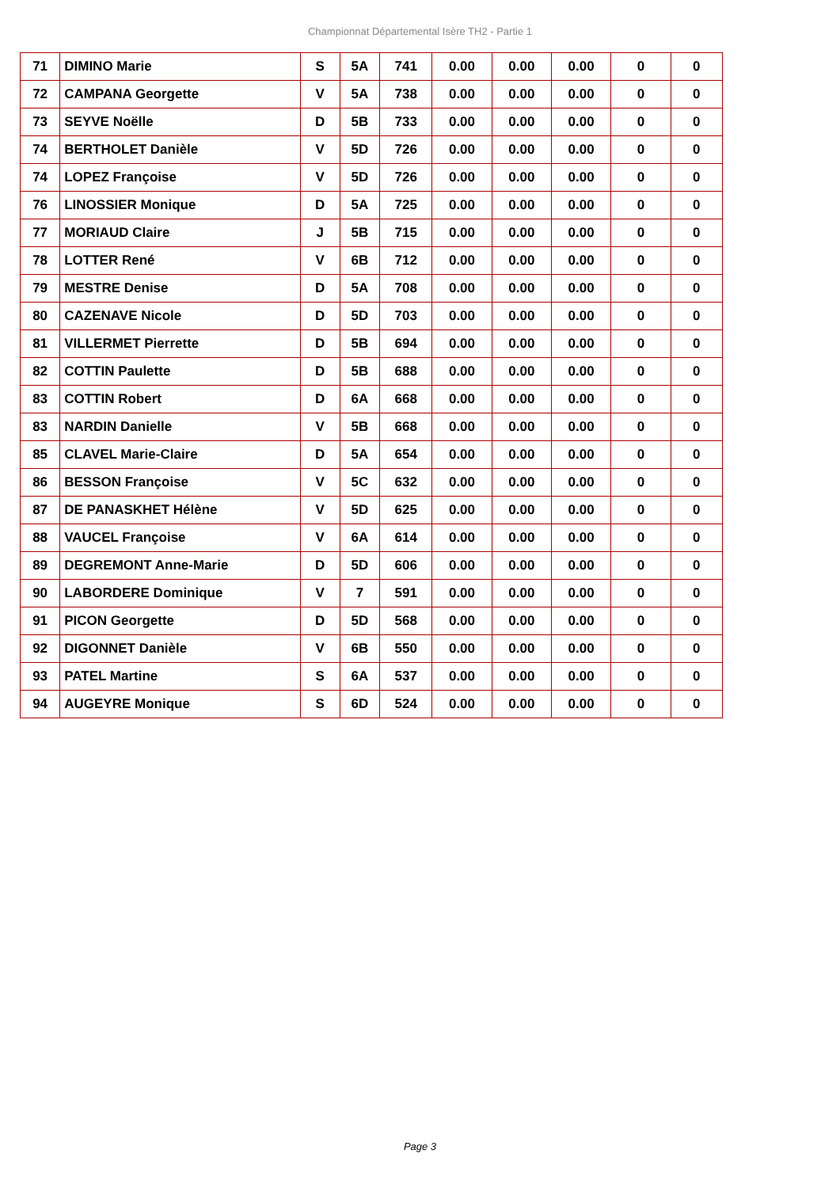Championnat Départemental Isère TH2 - Partie 1
| 71 | DIMINO Marie | S | 5A | 741 | 0.00 | 0.00 | 0.00 | 0 | 0 |
| 72 | CAMPANA Georgette | V | 5A | 738 | 0.00 | 0.00 | 0.00 | 0 | 0 |
| 73 | SEYVE Noëlle | D | 5B | 733 | 0.00 | 0.00 | 0.00 | 0 | 0 |
| 74 | BERTHOLET Danièle | V | 5D | 726 | 0.00 | 0.00 | 0.00 | 0 | 0 |
| 74 | LOPEZ Françoise | V | 5D | 726 | 0.00 | 0.00 | 0.00 | 0 | 0 |
| 76 | LINOSSIER Monique | D | 5A | 725 | 0.00 | 0.00 | 0.00 | 0 | 0 |
| 77 | MORIAUD Claire | J | 5B | 715 | 0.00 | 0.00 | 0.00 | 0 | 0 |
| 78 | LOTTER René | V | 6B | 712 | 0.00 | 0.00 | 0.00 | 0 | 0 |
| 79 | MESTRE Denise | D | 5A | 708 | 0.00 | 0.00 | 0.00 | 0 | 0 |
| 80 | CAZENAVE Nicole | D | 5D | 703 | 0.00 | 0.00 | 0.00 | 0 | 0 |
| 81 | VILLERMET Pierrette | D | 5B | 694 | 0.00 | 0.00 | 0.00 | 0 | 0 |
| 82 | COTTIN Paulette | D | 5B | 688 | 0.00 | 0.00 | 0.00 | 0 | 0 |
| 83 | COTTIN Robert | D | 6A | 668 | 0.00 | 0.00 | 0.00 | 0 | 0 |
| 83 | NARDIN Danielle | V | 5B | 668 | 0.00 | 0.00 | 0.00 | 0 | 0 |
| 85 | CLAVEL Marie-Claire | D | 5A | 654 | 0.00 | 0.00 | 0.00 | 0 | 0 |
| 86 | BESSON Françoise | V | 5C | 632 | 0.00 | 0.00 | 0.00 | 0 | 0 |
| 87 | DE PANASKHET Hélène | V | 5D | 625 | 0.00 | 0.00 | 0.00 | 0 | 0 |
| 88 | VAUCEL Françoise | V | 6A | 614 | 0.00 | 0.00 | 0.00 | 0 | 0 |
| 89 | DEGREMONT Anne-Marie | D | 5D | 606 | 0.00 | 0.00 | 0.00 | 0 | 0 |
| 90 | LABORDERE Dominique | V | 7 | 591 | 0.00 | 0.00 | 0.00 | 0 | 0 |
| 91 | PICON Georgette | D | 5D | 568 | 0.00 | 0.00 | 0.00 | 0 | 0 |
| 92 | DIGONNET Danièle | V | 6B | 550 | 0.00 | 0.00 | 0.00 | 0 | 0 |
| 93 | PATEL Martine | S | 6A | 537 | 0.00 | 0.00 | 0.00 | 0 | 0 |
| 94 | AUGEYRE Monique | S | 6D | 524 | 0.00 | 0.00 | 0.00 | 0 | 0 |
Page 3